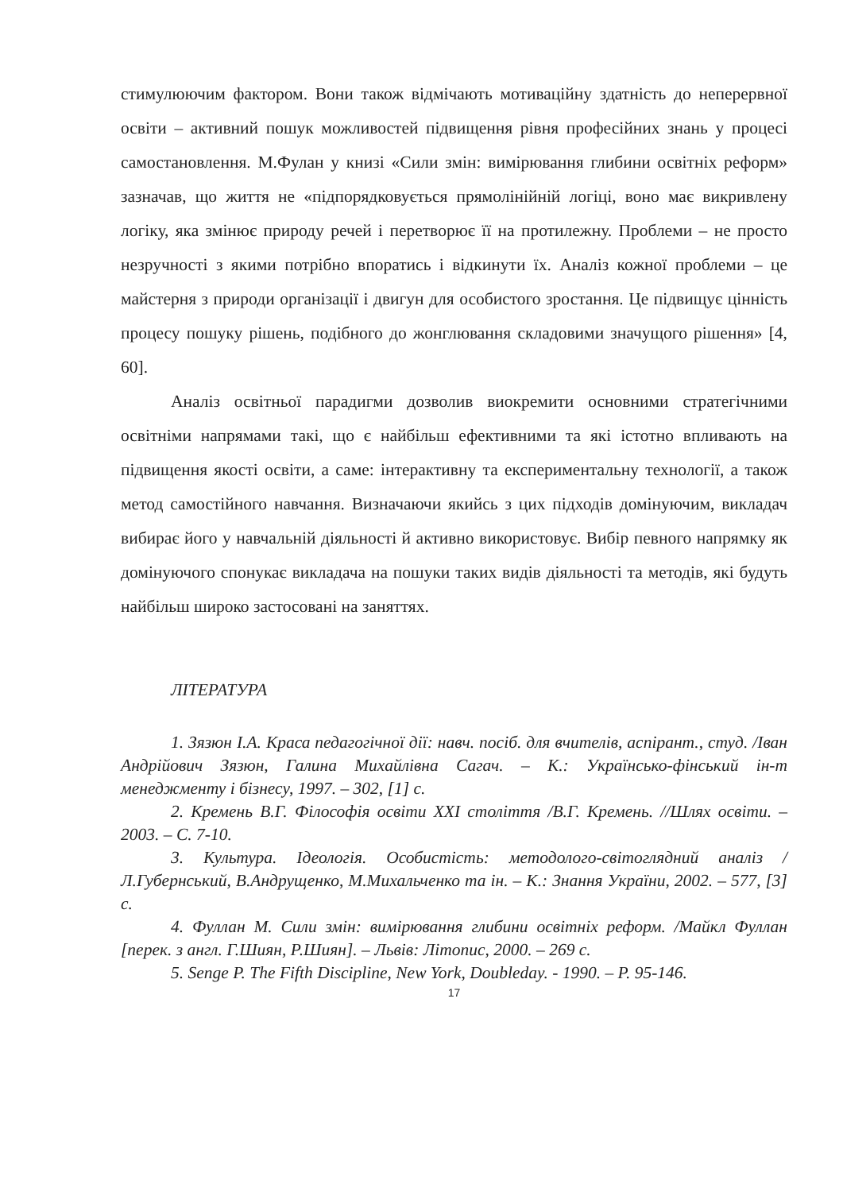стимулюючим фактором. Вони також відмічають мотиваційну здатність до неперервної освіти – активний пошук можливостей підвищення рівня професійних знань у процесі самостановлення. М.Фулан у книзі «Сили змін: вимірювання глибини освітніх реформ» зазначав, що життя не «підпорядковується прямолінійній логіці, воно має викривлену логіку, яка змінює природу речей і перетворює її на протилежну. Проблеми – не просто незручності з якими потрібно впоратись і відкинути їх. Аналіз кожної проблеми – це майстерня з природи організації і двигун для особистого зростання. Це підвищує цінність процесу пошуку рішень, подібного до жонглювання складовими значущого рішення» [4, 60].
Аналіз освітньої парадигми дозволив виокремити основними стратегічними освітніми напрямами такі, що є найбільш ефективними та які істотно впливають на підвищення якості освіти, а саме: інтерактивну та експериментальну технології, а також метод самостійного навчання. Визначаючи якийсь з цих підходів домінуючим, викладач вибирає його у навчальній діяльності й активно використовує. Вибір певного напрямку як домінуючого спонукає викладача на пошуки таких видів діяльності та методів, які будуть найбільш широко застосовані на заняттях.
ЛІТЕРАТУРА
1. Зязюн І.А. Краса педагогічної дії: навч. посіб. для вчителів, аспірант., студ. /Іван Андрійович Зязюн, Галина Михайлівна Сагач. – К.: Українсько-фінський ін-т менеджменту і бізнесу, 1997. – 302, [1] с.
2. Кремень В.Г. Філософія освіти XXI століття /В.Г. Кремень. //Шлях освіти. – 2003. – С. 7-10.
3. Культура. Ідеологія. Особистість: методолого-світоглядний аналіз /Л.Губернський, В.Андрущенко, М.Михальченко та ін. – К.: Знання України, 2002. – 577, [3] с.
4. Фуллан М. Сили змін: вимірювання глибини освітніх реформ. /Майкл Фуллан [перек. з англ. Г.Шиян, Р.Шиян]. – Львів: Літопис, 2000. – 269 с.
5. Senge P. The Fifth Discipline, New York, Doubleday. - 1990. – P. 95-146.
17